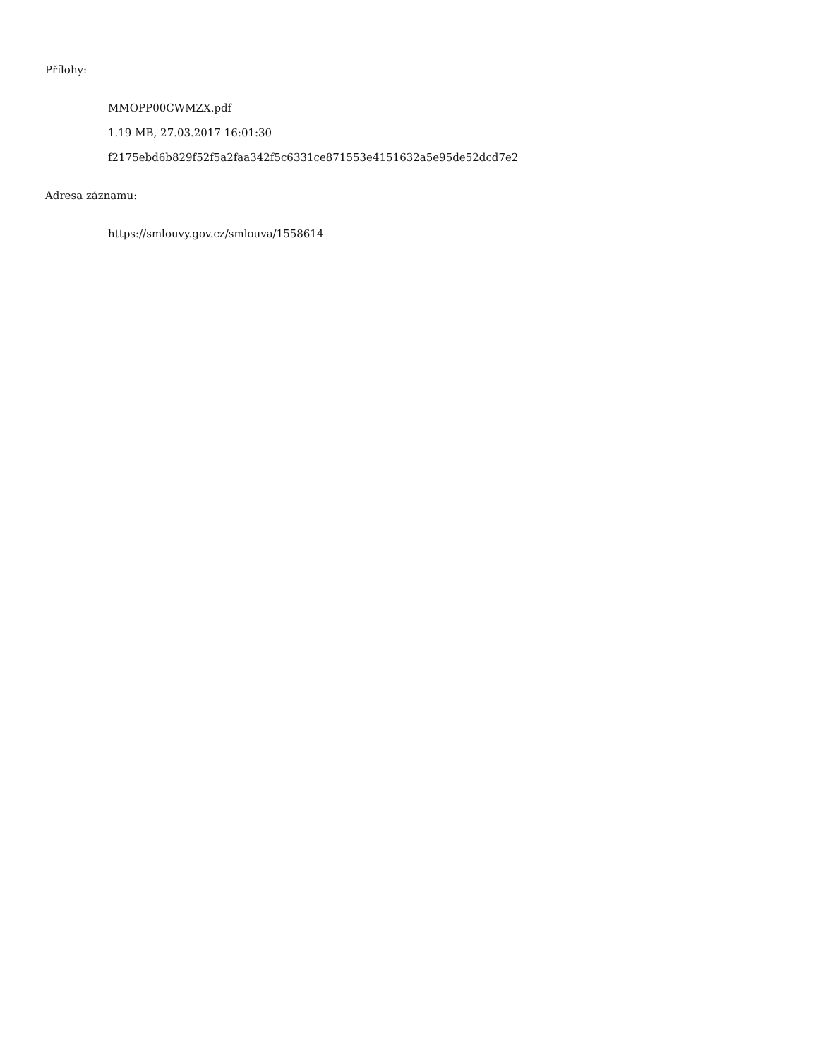Přílohy:
MMOPP00CWMZX.pdf
1.19 MB, 27.03.2017 16:01:30
f2175ebd6b829f52f5a2faa342f5c6331ce871553e4151632a5e95de52dcd7e2
Adresa záznamu:
https://smlouvy.gov.cz/smlouva/1558614